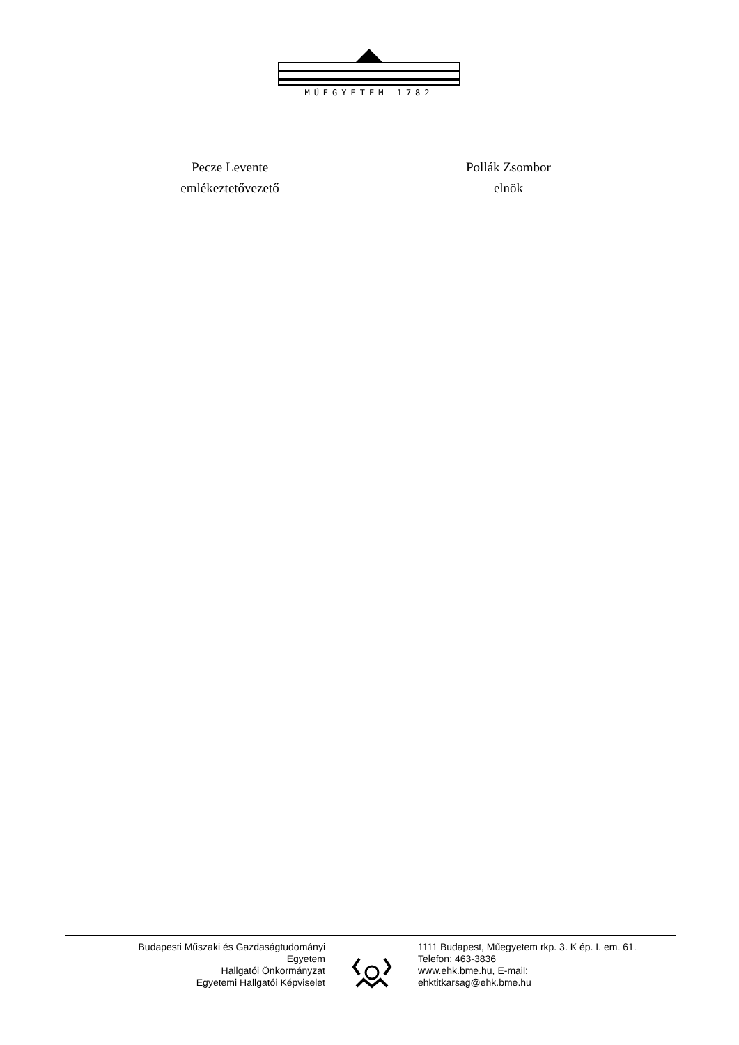MŰEGYETEM 1782
Pecze Levente
emlékeztetővezető
Pollák Zsombor
elnök
Budapesti Műszaki és Gazdaságtudományi
Egyetem
Hallgatói Önkormányzat
Egyetemi Hallgatói Képviselet
1111 Budapest, Műegyetem rkp. 3. K ép. I. em. 61.
Telefon: 463-3836
www.ehk.bme.hu, E-mail:
ehktitkarsag@ehk.bme.hu